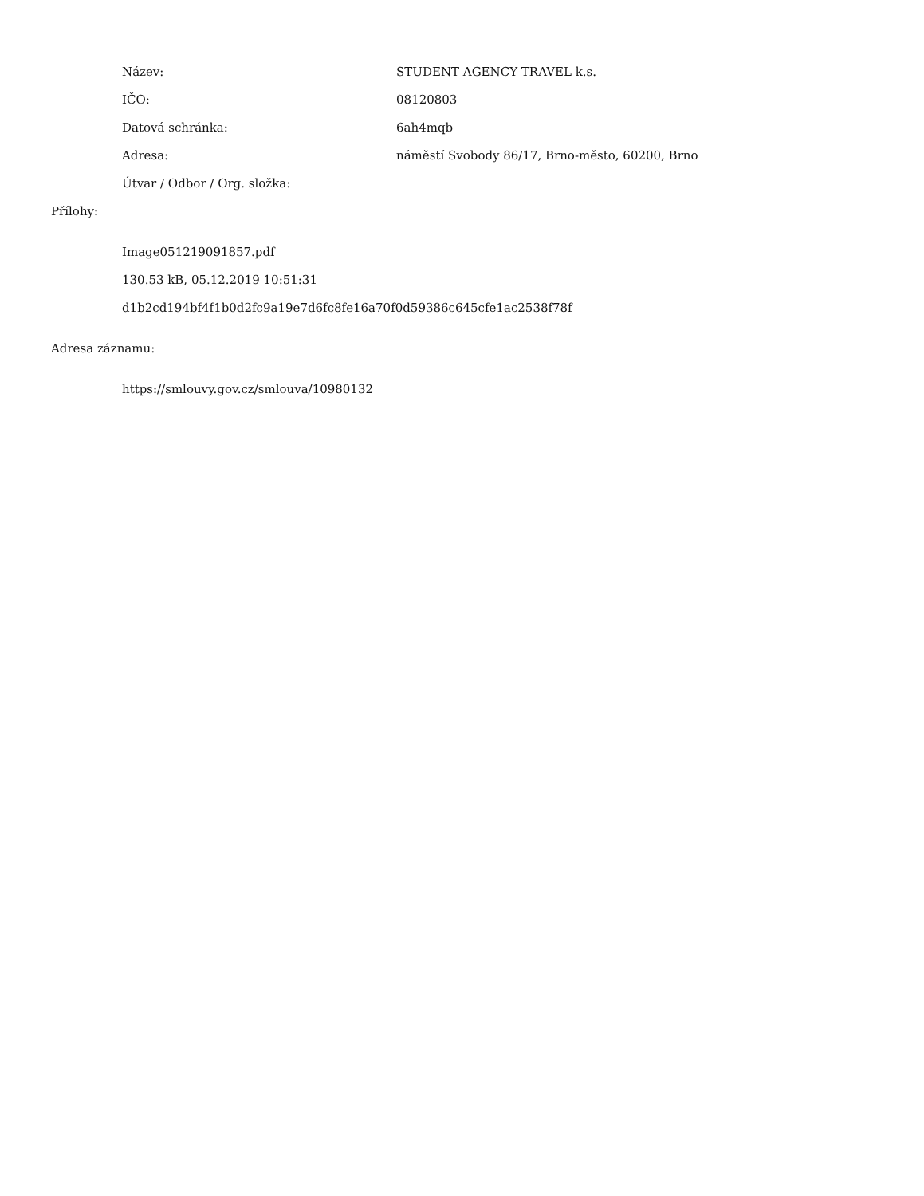Název: STUDENT AGENCY TRAVEL k.s.
IČO: 08120803
Datová schránka: 6ah4mqb
Adresa:
náměstí Svobody 86/17, Brno-město, 60200, Brno
Útvar / Odbor / Org. složka:
Přílohy:
Image051219091857.pdf
130.53 kB, 05.12.2019 10:51:31
d1b2cd194bf4f1b0d2fc9a19e7d6fc8fe16a70f0d59386c645cfe1ac2538f78f
Adresa záznamu:
https://smlouvy.gov.cz/smlouva/10980132